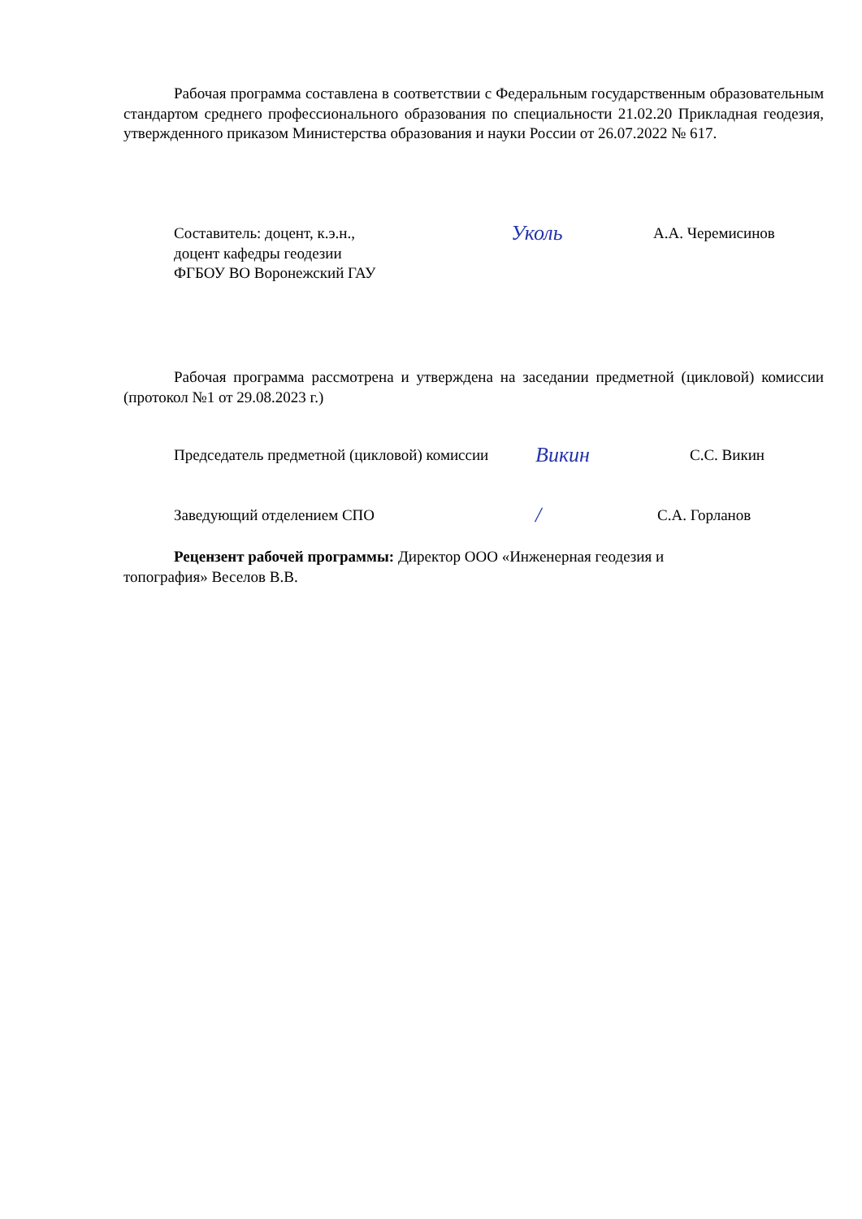Рабочая программа составлена в соответствии с Федеральным государственным образовательным стандартом среднего профессионального образования по специальности 21.02.20 Прикладная геодезия, утвержденного приказом Министерства образования и науки России от 26.07.2022 № 617.
Составитель: доцент, к.э.н.,
доцент кафедры геодезии
ФГБОУ ВО Воронежский ГАУ
Уколь
А.А. Черемисинов
Рабочая программа рассмотрена и утверждена на заседании предметной (цикловой) комиссии (протокол №1 от 29.08.2023 г.)
Председатель предметной (цикловой) комиссии
Викин
С.С. Викин
Заведующий отделением СПО
/
С.А. Горланов
Рецензент рабочей программы: Директор ООО «Инженерная геодезия и
топография» Веселов В.В.